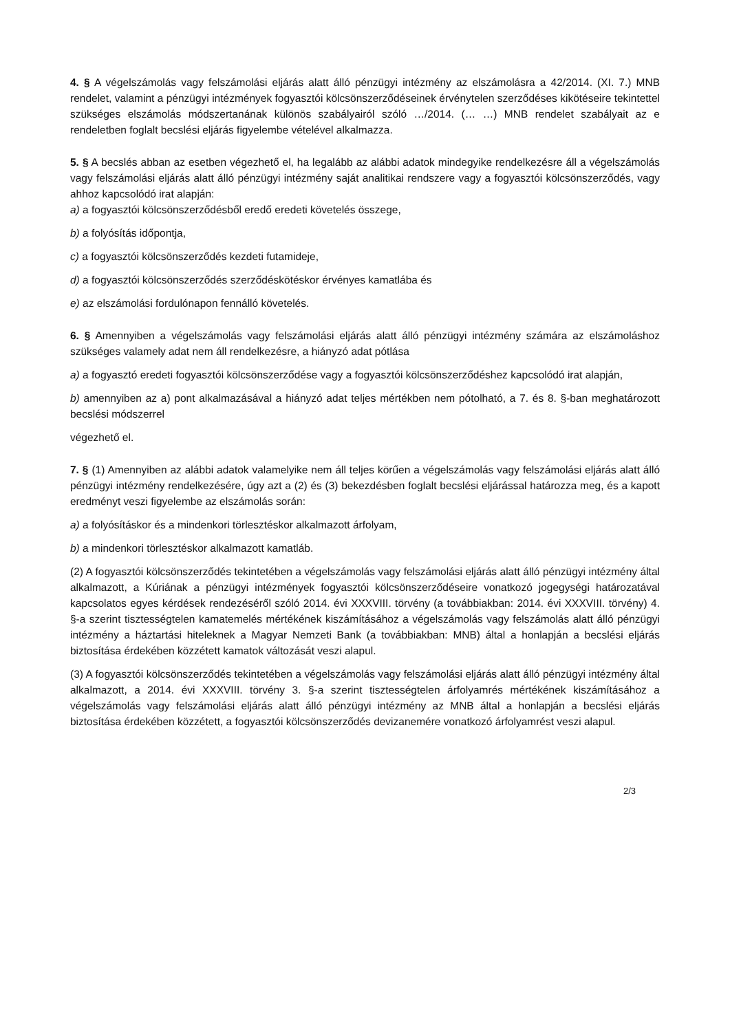4. § A végelszámolás vagy felszámolási eljárás alatt álló pénzügyi intézmény az elszámolásra a 42/2014. (XI. 7.) MNB rendelet, valamint a pénzügyi intézmények fogyasztói kölcsönszerződéseinek érvénytelen szerződéses kikötéseire tekintettel szükséges elszámolás módszertanának különös szabályairól szóló …/2014. (… …) MNB rendelet szabályait az e rendeletben foglalt becslési eljárás figyelembe vételével alkalmazza.
5. § A becslés abban az esetben végezhető el, ha legalább az alábbi adatok mindegyike rendelkezésre áll a végelszámolás vagy felszámolási eljárás alatt álló pénzügyi intézmény saját analitikai rendszere vagy a fogyasztói kölcsönszerződés, vagy ahhoz kapcsolódó irat alapján:
a) a fogyasztói kölcsönszerződésből eredő eredeti követelés összege,
b) a folyósítás időpontja,
c) a fogyasztói kölcsönszerződés kezdeti futamideje,
d) a fogyasztói kölcsönszerződés szerződéskötéskor érvényes kamatlába és
e) az elszámolási fordulónapon fennálló követelés.
6. § Amennyiben a végelszámolás vagy felszámolási eljárás alatt álló pénzügyi intézmény számára az elszámoláshoz szükséges valamely adat nem áll rendelkezésre, a hiányzó adat pótlása
a) a fogyasztó eredeti fogyasztói kölcsönszerződése vagy a fogyasztói kölcsönszerződéshez kapcsolódó irat alapján,
b) amennyiben az a) pont alkalmazásával a hiányzó adat teljes mértékben nem pótolható, a 7. és 8. §-ban meghatározott becslési módszerrel
végezhető el.
7. § (1) Amennyiben az alábbi adatok valamelyike nem áll teljes körűen a végelszámolás vagy felszámolási eljárás alatt álló pénzügyi intézmény rendelkezésére, úgy azt a (2) és (3) bekezdésben foglalt becslési eljárással határozza meg, és a kapott eredményt veszi figyelembe az elszámolás során:
a) a folyósításkor és a mindenkori törlesztéskor alkalmazott árfolyam,
b) a mindenkori törlesztéskor alkalmazott kamatláb.
(2) A fogyasztói kölcsönszerződés tekintetében a végelszámolás vagy felszámolási eljárás alatt álló pénzügyi intézmény által alkalmazott, a Kúriának a pénzügyi intézmények fogyasztói kölcsönszerződéseire vonatkozó jogegységi határozatával kapcsolatos egyes kérdések rendezéséről szóló 2014. évi XXXVIII. törvény (a továbbiakban: 2014. évi XXXVIII. törvény) 4. §-a szerint tisztességtelen kamatemelés mértékének kiszámításához a végelszámolás vagy felszámolás alatt álló pénzügyi intézmény a háztartási hiteleknek a Magyar Nemzeti Bank (a továbbiakban: MNB) által a honlapján a becslési eljárás biztosítása érdekében közzétett kamatok változását veszi alapul.
(3) A fogyasztói kölcsönszerződés tekintetében a végelszámolás vagy felszámolási eljárás alatt álló pénzügyi intézmény által alkalmazott, a 2014. évi XXXVIII. törvény 3. §-a szerint tisztességtelen árfolyamrés mértékének kiszámításához a végelszámolás vagy felszámolási eljárás alatt álló pénzügyi intézmény az MNB által a honlapján a becslési eljárás biztosítása érdekében közzétett, a fogyasztói kölcsönszerződés devizanemére vonatkozó árfolyamrést veszi alapul.
2/3